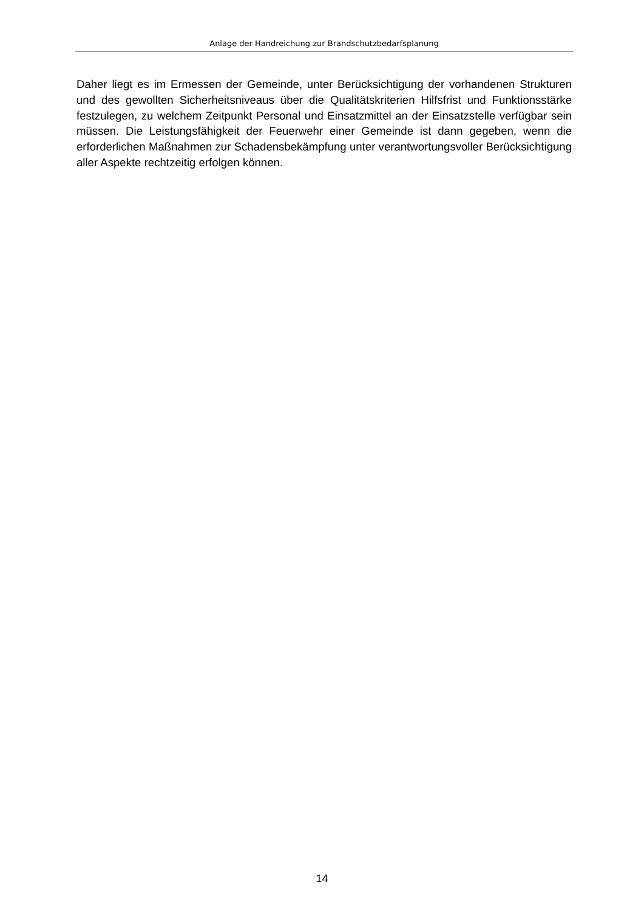Anlage der Handreichung zur Brandschutzbedarfsplanung
Daher liegt es im Ermessen der Gemeinde, unter Berücksichtigung der vorhandenen Strukturen und des gewollten Sicherheitsniveaus über die Qualitätskriterien Hilfsfrist und Funktionsstärke festzulegen, zu welchem Zeitpunkt Personal und Einsatzmittel an der Einsatzstelle verfügbar sein müssen. Die Leistungsfähigkeit der Feuerwehr einer Gemeinde ist dann gegeben, wenn die erforderlichen Maßnahmen zur Schadensbekämpfung unter verantwortungsvoller Berücksichtigung aller Aspekte rechtzeitig erfolgen können.
14